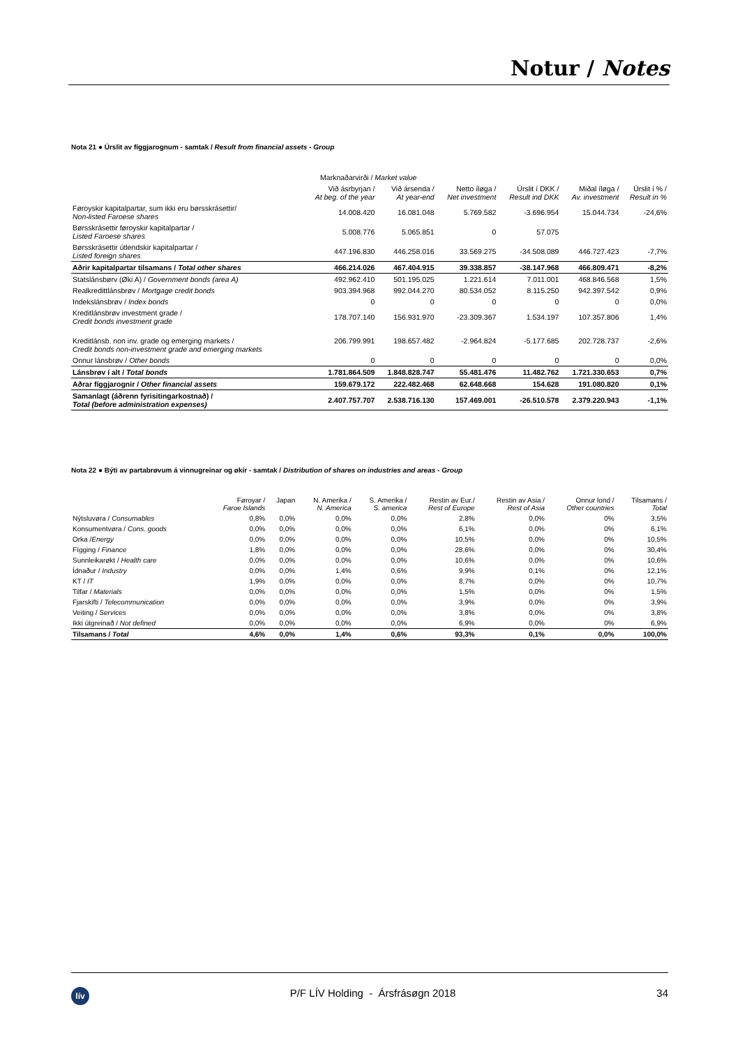Notur / Notes
Nota 21 ● Úrslit av fíggjarognum - samtak / Result from financial assets - Group
| | Marknaðarvirði / Market value | | | | | |
| --- | --- | --- | --- | --- | --- | --- |
| | Við ásrbyrjan / At beg. of the year | Við ársenda / At year-end | Netto íløga / Net investment | Úrslit í DKK / Result ind DKK | Miðal íløga / Av. investment | Úrslit í % / Result in % |
| Føroyskir kapitalpartar, sum ikki eru børsskrásettir/ Non-listed Faroese shares | 14.008.420 | 16.081.048 | 5.769.582 | -3.696.954 | 15.044.734 | -24,6% |
| Børsskrásettir føroyskir kapitalpartar / Listed Faroese shares | 5.008.776 | 5.065.851 | 0 | 57.075 | | |
| Børsskrásettir útlendskir kapitalpartar / Listed foreign shares | 447.196.830 | 446.258.016 | 33.569.275 | -34.508.089 | 446.727.423 | -7,7% |
| Aðrir kapitalpartar tilsamans / Total other shares | 466.214.026 | 467.404.915 | 39.338.857 | -38.147.968 | 466.809.471 | -8,2% |
| Statslánsbørv (Øki A) / Government bonds (area A) | 492.962.410 | 501.195.025 | 1.221.614 | 7.011.001 | 468.846.568 | 1,5% |
| Realkredittlánsbrøv / Mortgage credit bonds | 903.394.968 | 992.044.270 | 80.534.052 | 8.115.250 | 942.397.542 | 0,9% |
| Indekslánsbrøv / Index bonds | 0 | 0 | 0 | 0 | 0 | 0,0% |
| Kreditlánsbrøv investment grade / Credit bonds investment grade | 178.707.140 | 156.931.970 | -23.309.367 | 1.534.197 | 107.357.806 | 1,4% |
| Kreditlánsb. non inv. grade og emerging markets / Credit bonds non-investment grade and emerging markets | 206.799.991 | 198.657.482 | -2.964.824 | -5.177.685 | 202.728.737 | -2,6% |
| Onnur lánsbrøv / Other bonds | 0 | 0 | 0 | 0 | 0 | 0,0% |
| Lánsbrøv í alt / Total bonds | 1.781.864.509 | 1.848.828.747 | 55.481.476 | 11.482.762 | 1.721.330.653 | 0,7% |
| Aðrar fíggjarognir / Other financial assets | 159.679.172 | 222.482.468 | 62.648.668 | 154.628 | 191.080.820 | 0,1% |
| Samanlagt (áðrenn fyrisitingarkostnað) / Total (before administration expenses) | 2.407.757.707 | 2.538.716.130 | 157.469.001 | -26.510.578 | 2.379.220.943 | -1,1% |
Nota 22 ● Býti av partabrøvum á vinnugreinar og økir - samtak / Distribution of shares on industries and areas - Group
| | Føroyar / Faroe Islands | Japan | N. Amerika / N. America | S. Amerika / S. america | Restin av Eur./ Rest of Europe | Restin av Asia / Rest of Asia | Onnur lond / Other countries | Tilsamans / Total |
| --- | --- | --- | --- | --- | --- | --- | --- | --- |
| Nýtsluvøra / Consumables | 0,8% | 0,0% | 0,0% | 0,0% | 2,8% | 0,0% | 0% | 3,5% |
| Konsumentvøra / Cons. goods | 0,0% | 0,0% | 0,0% | 0,0% | 6,1% | 0,0% | 0% | 6,1% |
| Orka / Energy | 0,0% | 0,0% | 0,0% | 0,0% | 10,5% | 0,0% | 0% | 10,5% |
| Fígging / Finance | 1,8% | 0,0% | 0,0% | 0,0% | 28,6% | 0,0% | 0% | 30,4% |
| Sunnleikarøkt / Health care | 0,0% | 0,0% | 0,0% | 0,0% | 10,6% | 0,0% | 0% | 10,6% |
| Ídnaður / Industry | 0,0% | 0,0% | 1,4% | 0,6% | 9,9% | 0,1% | 0% | 12,1% |
| KT / IT | 1,9% | 0,0% | 0,0% | 0,0% | 8,7% | 0,0% | 0% | 10,7% |
| Tilfar / Materials | 0,0% | 0,0% | 0,0% | 0,0% | 1,5% | 0,0% | 0% | 1,5% |
| Fjarskifti / Telecommunication | 0,0% | 0,0% | 0,0% | 0,0% | 3,9% | 0,0% | 0% | 3,9% |
| Veiting / Services | 0,0% | 0,0% | 0,0% | 0,0% | 3,8% | 0,0% | 0% | 3,8% |
| Ikki útgreinað / Not defined | 0,0% | 0,0% | 0,0% | 0,0% | 6,9% | 0,0% | 0% | 6,9% |
| Tilsamans / Total | 4,6% | 0,0% | 1,4% | 0,6% | 93,3% | 0,1% | 0,0% | 100,0% |
lív
P/F LÍV Holding - Ársfrásøgn 2018
34